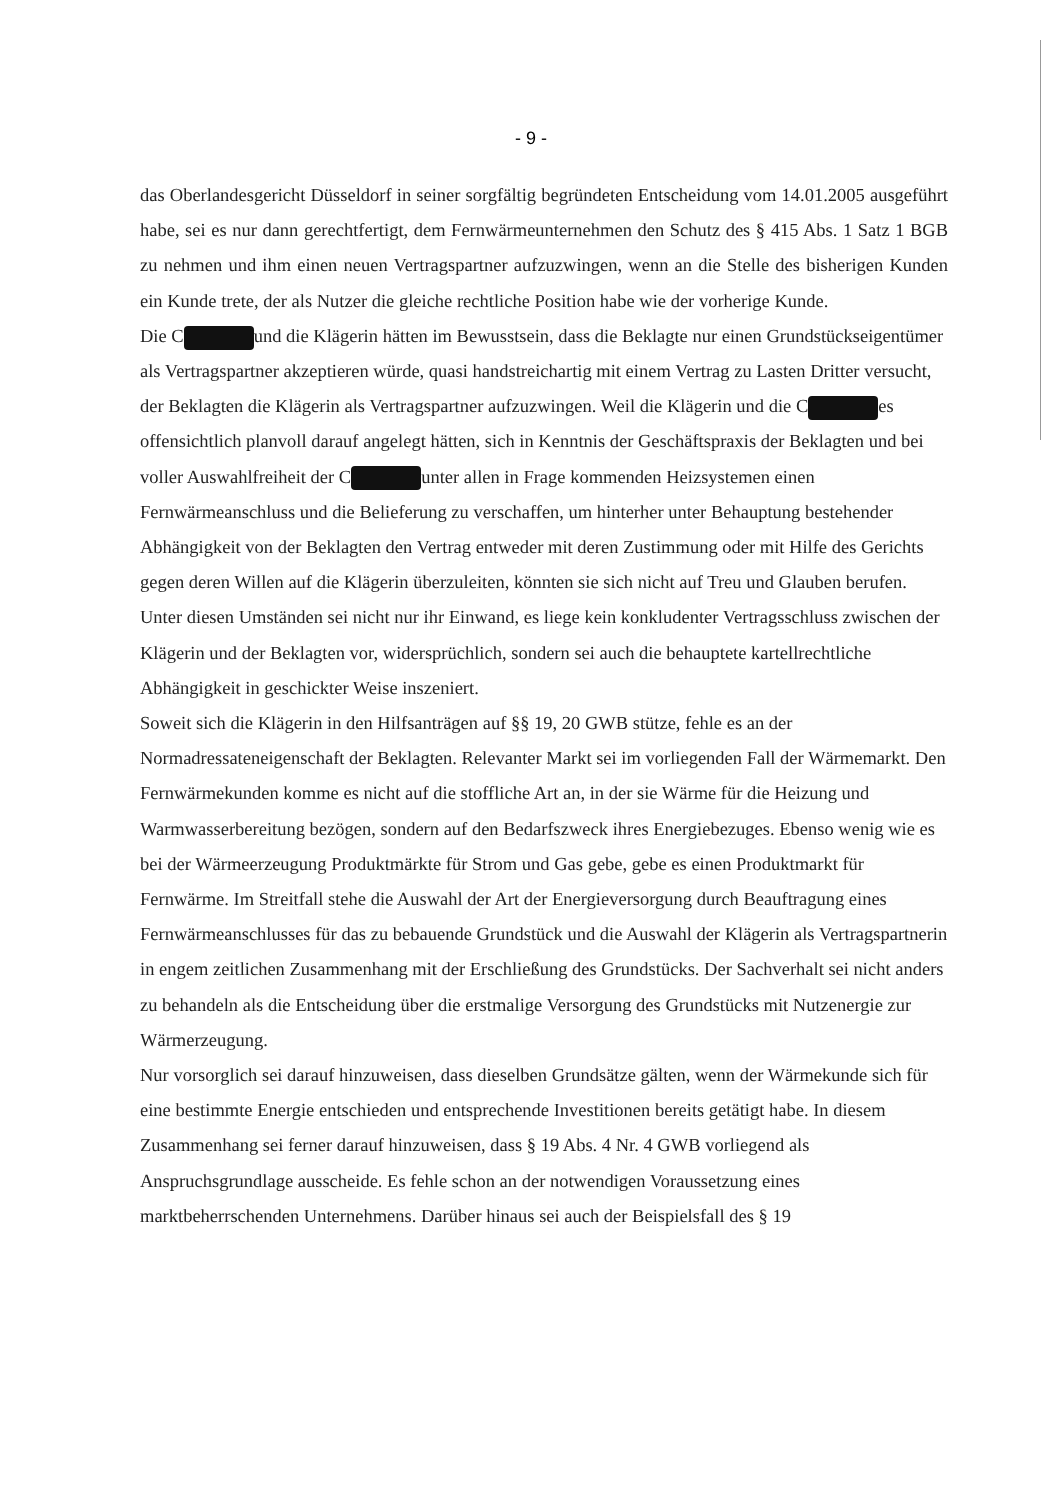- 9 -
das Oberlandesgericht Düsseldorf in seiner sorgfältig begründeten Entscheidung vom 14.01.2005 ausgeführt habe, sei es nur dann gerechtfertigt, dem Fernwärmeunternehmen den Schutz des § 415 Abs. 1 Satz 1 BGB zu nehmen und ihm einen neuen Vertragspartner aufzuzwingen, wenn an die Stelle des bisherigen Kunden ein Kunde trete, der als Nutzer die gleiche rechtliche Position habe wie der vorherige Kunde.
Die C und die Klägerin hätten im Bewusstsein, dass die Beklagte nur einen Grundstückseigentümer als Vertragspartner akzeptieren würde, quasi handstreichartig mit einem Vertrag zu Lasten Dritter versucht, der Beklagten die Klägerin als Vertragspartner aufzuzwingen. Weil die Klägerin und die C es offensichtlich planvoll darauf angelegt hätten, sich in Kenntnis der Geschäftspraxis der Beklagten und bei voller Auswahlfreiheit der C unter allen in Frage kommenden Heizsystemen einen Fernwärmeanschluss und die Belieferung zu verschaffen, um hinterher unter Behauptung bestehender Abhängigkeit von der Beklagten den Vertrag entweder mit deren Zustimmung oder mit Hilfe des Gerichts gegen deren Willen auf die Klägerin überzuleiten, könnten sie sich nicht auf Treu und Glauben berufen. Unter diesen Umständen sei nicht nur ihr Einwand, es liege kein konkludenter Vertragsschluss zwischen der Klägerin und der Beklagten vor, widersprüchlich, sondern sei auch die behauptete kartellrechtliche Abhängigkeit in geschickter Weise inszeniert.
Soweit sich die Klägerin in den Hilfsanträgen auf §§ 19, 20 GWB stütze, fehle es an der Normadressateneigenschaft der Beklagten. Relevanter Markt sei im vorliegenden Fall der Wärmemarkt. Den Fernwärmekunden komme es nicht auf die stoffliche Art an, in der sie Wärme für die Heizung und Warmwasserbereitung bezögen, sondern auf den Bedarfszweck ihres Energiebezuges. Ebenso wenig wie es bei der Wärmeerzeugung Produktmärkte für Strom und Gas gebe, gebe es einen Produktmarkt für Fernwärme. Im Streitfall stehe die Auswahl der Art der Energieversorgung durch Beauftragung eines Fernwärmeanschlusses für das zu bebauende Grundstück und die Auswahl der Klägerin als Vertragspartnerin in engem zeitlichen Zusammenhang mit der Erschließung des Grundstücks. Der Sachverhalt sei nicht anders zu behandeln als die Entscheidung über die erstmalige Versorgung des Grundstücks mit Nutzenergie zur Wärmerzeugung.
Nur vorsorglich sei darauf hinzuweisen, dass dieselben Grundsätze gälten, wenn der Wärmekunde sich für eine bestimmte Energie entschieden und entsprechende Investitionen bereits getätigt habe. In diesem Zusammenhang sei ferner darauf hinzuweisen, dass § 19 Abs. 4 Nr. 4 GWB vorliegend als Anspruchsgrundlage ausscheide. Es fehle schon an der notwendigen Voraussetzung eines marktbeherrschenden Unternehmens. Darüber hinaus sei auch der Beispielsfall des § 19